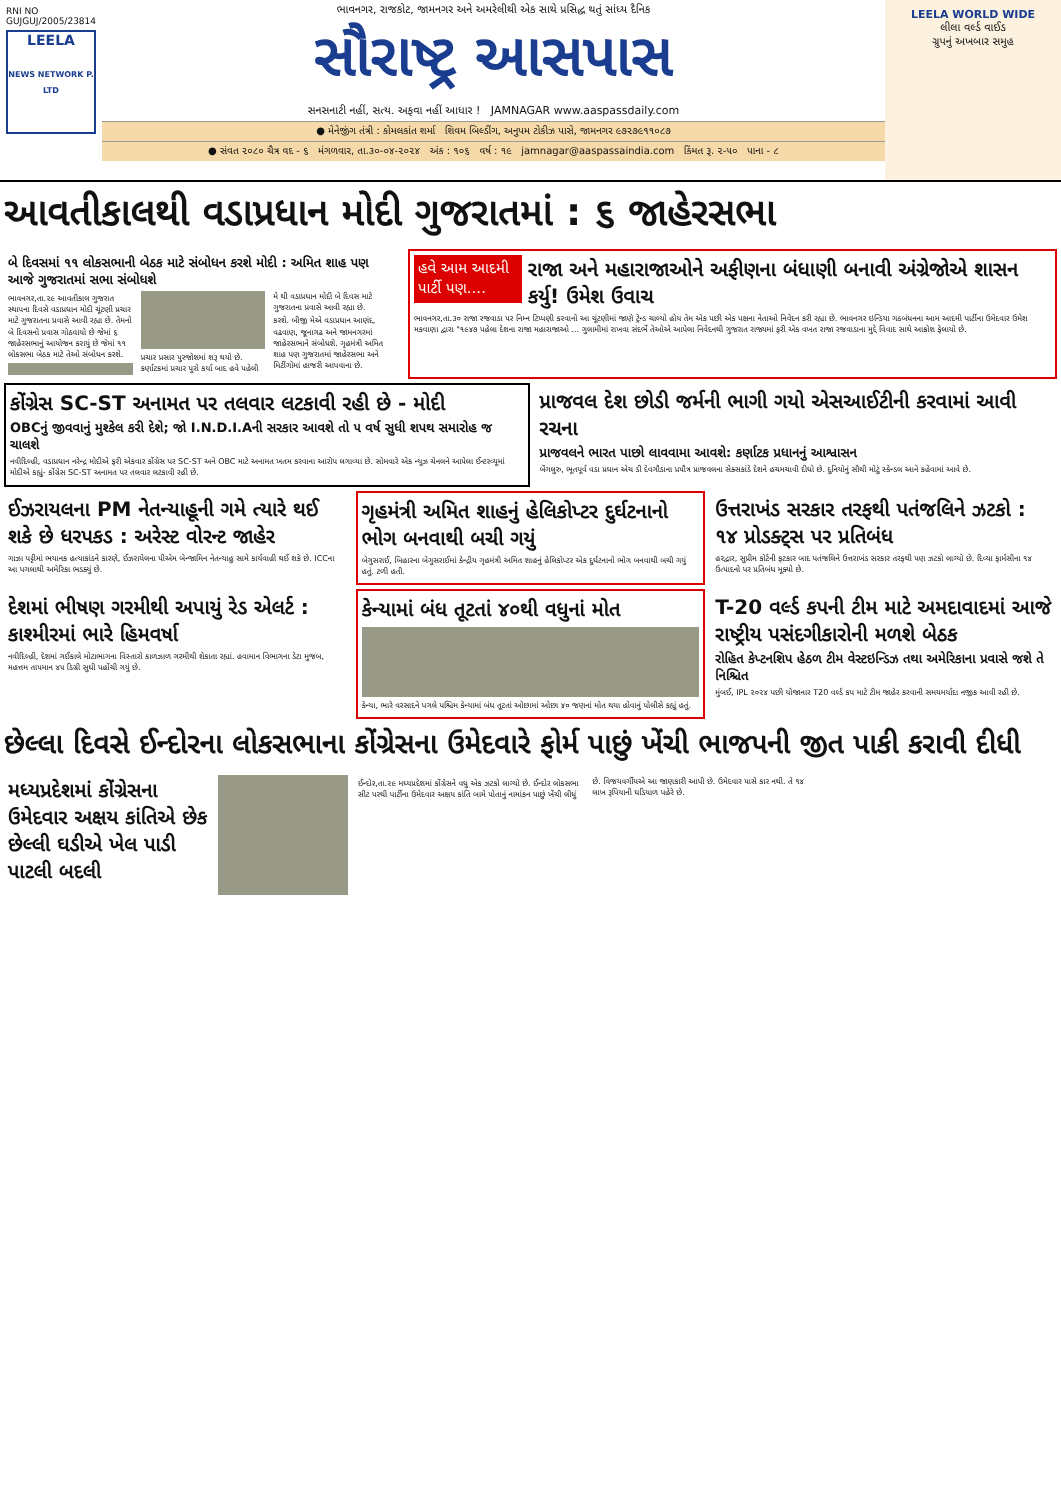RNI NO GUJGUJ/2005/23814
LEELA
NEWS NETWORK P. LTD
ભાવનગર, રાજકોટ, જામનગર અને અમરેલીથી એક સાથે પ્રસિદ્ધ થતું સાંધ્ય દૈનિક
સૌરાષ્ટ્ર આસપાસ
સનસનાટી નહીં, સત્ય. અફવા નહીં આધાર ! JAMNAGAR www.aaspassdaily.com
● મેનેજીંગ તંત્રી : કોમલકાંત શર્મા શિવમ બિલ્ડીંગ, અનુપમ ટોકીઝ પાસે, જામનગર ૯૭૨૭૯૧૧૦૮૭
● સંવત ૨૦૮૦ ચૈત્ર વદ - ૬ મંગળવાર, તા.૩૦-૦૪-૨૦૨૪ અંક : ૧૦૬ વર્ષ : ૧૯ jamnagar@aaspassaindia.com કિંમત રૂ. ૨-૫૦ પાના - ૮
LEELA WORLD WIDE
લીલા વર્લ્ડ વાઈડ
ગ્રુપનું અખબાર સમુહ
આવતીકાલથી વડાપ્રધાન મોદી ગુજરાતમાં : ૬ જાહેરસભા
બે દિવસમાં ૧૧ લોકસભાની બેઠક માટે સંબોધન કરશે મોદી : અમિત શાહ પણ આજે ગુજરાતમાં સભા સંબોધશે
ભાવનગર,તા.૨૯ આવતીકાલ ગુજરાત સ્થાપના દિવસે વડાપ્રધાન મોદી ચૂંટણી પ્રચાર માટે ગુજરાતના પ્રવાસે આવી રહ્યા છે. તેમનો બે દિવસનો પ્રવાસ ગોઠવાયો છે જેમાં ૬ જાહેરસભાનું આયોજન કરાયું છે જેમાં ૧૧ લોકસભા બેઠક માટે તેઓ સંબોધન કરશે.
પ્રચાર પ્રસાર પુરજોશમાં શરૂ થયો છે. કર્ણાટકમાં પ્રચાર પુરો કર્યા બાદ હવે પહેલી મે થી વડાપ્રધાન મોદી બે દિવસ માટે ગુજરાતના પ્રવાસે આવી રહ્યા છે.
કરશે. બીજી મેએ વડાપ્રધાન આણંદ, વઢવાણ, જૂનાગઢ અને જામનગરમાં જાહેરસભાને સંબોધશે. ગૃહમંત્રી અમિત શાહ પણ ગુજરાતમાં જાહેરસભા અને મિટીંગોમાં હાજરી આપવાના છે.
હવે આમ આદમી પાર્ટી પણ....
રાજા અને મહારાજાઓને અફીણના બંધાણી બનાવી અંગ્રેજોએ શાસન કર્યુ! ઉમેશ ઉવાચ
ભાવનગર,તા.૩૦ રાજા રજવાડા પર નિમ્ન ટિપ્પણી કરવાનો આ ચૂંટણીમાં જાણે ટ્રેન્ડ ચાલ્યો હોય તેમ એક પછી એક પક્ષના નેતાઓ નિવેદન કરી રહ્યા છે. ભાવનગર ઇન્ડિયા ગઠબંધનના આમ આદમી પાર્ટીના ઉમેદવાર ઉમેશ મકવાણા દ્વારા "૧૯૪૭ પહેલા દેશના રાજા મહારાજાઓ ... ગુલામીમાં રાખવા સંદર્ભે તેઓએ આપેલા નિવેદનથી ગુજરાત રાજ્યમાં ફરી એક વખત રાજા રજવાડાના મુદ્દે વિવાદ સાથે આક્રોશ ફેલાયો છે.
કોંગ્રેસ SC-ST અનામત પર તલવાર લટકાવી રહી છે - મોદી
OBCનું જીવવાનું મુશ્કેલ કરી દેશે; જો I.N.D.I.Aની સરકાર આવશે તો ૫ વર્ષ સુધી શપથ સમારોહ જ ચાલશે
નવીદિલ્હી, વડાપ્રધાન નરેન્દ્ર મોદીએ ફરી એકવાર કોંગ્રેસ પર SC-ST અને OBC માટે અનામત ખતમ કરવાના આરોપ લગાવ્યા છે. સોમવારે એક ન્યૂઝ ચેનલને આપેલા ઈન્ટરવ્યૂમાં મોદીએ કહ્યું- કોંગ્રેસ SC-ST અનામત પર તલવાર લટકાવી રહી છે.
પ્રાજવલ દેશ છોડી જર્મની ભાગી ગયો એસઆઈટીની કરવામાં આવી રચના
પ્રાજવલને ભારત પાછો લાવવામા આવશે: કર્ણાટક પ્રધાનનું આશ્વાસન
બેંગલુરુ, ભૂતપૂર્વ વડા પ્રધાન એચ ડી દેવગૌડાના પ્રપૌત્ર પ્રાજવલના સેક્સકાંડે દેશને હચમચાવી દીધો છે. દુનિયોનું સૌથી મોટું સ્કેન્ડલ આને કહેવામાં આવે છે.
ઈઝરાયલના PM નેતન્યાહૂની ગમે ત્યારે થઈ શકે છે ધરપકડ : અરેસ્ટ વોરન્ટ જાહેર
ગાઝા પટ્ટીમાં ભયાનક હત્યાકાંડને કારણે, ઈઝરાયેલના પીએમ બેન્જામિન નેતન્યાહુ સામે કાર્યવાહી થઈ શકે છે. ICCના આ પગલાથી અમેરિકા ભડક્યું છે.
ગૃહમંત્રી અમિત શાહનું હેલિકોપ્ટર દુર્ઘટનાનો ભોગ બનવાથી બચી ગયું
બેગુસરાઈ, બિહારના બેગુસરાઈમાં કેન્દ્રીય ગૃહમંત્રી અમિત શાહનું હેલિકોપ્ટર એક દુર્ઘટનાનો ભોગ બનવાથી બચી ગયું હતું. ટળી હતી.
ઉત્તરાખંડ સરકાર તરફથી પતંજલિને ઝટકો : ૧૪ પ્રોડક્ટ્સ પર પ્રતિબંધ
હરદ્વાર, સુપ્રીમ કોર્ટની ફટકાર બાદ પતંજલિને ઉત્તરાખંડ સરકાર તરફથી પણ ઝટકો લાગ્યો છે. દિવ્યા ફાર્મસીના ૧૪ ઉત્પાદનો પર પ્રતિબંધ મૂક્યો છે.
દેશમાં ભીષણ ગરમીથી અપાયું રેડ એલર્ટ : કાશ્મીરમાં ભારે હિમવર્ષા
નવીદિલ્હી, દેશમાં ગઈકાલે મોટાભાગના વિસ્તારો કાળઝાળ ગરમીથી શેકાતા રહ્યાં. હવામાન વિભાગના ડેટા મુજબ, મહત્તમ તાપમાન ૪૫ ડિગ્રી સુધી પહોંચી ગયું છે.
કેન્યામાં બંધ તૂટતાં ૪૦થી વધુનાં મોત
કેન્યા, ભારે વરસાદને પગલે પશ્ચિમ કેન્યામાં બંધ તૂટતાં ઓછામાં ઓછા ૪૦ જણનાં મોત થયા હોવાનું પોલીસે કહ્યું હતું.
T-20 વર્લ્ડ કપની ટીમ માટે અમદાવાદમાં આજે રાષ્ટ્રીય પસંદગીકારોની મળશે બેઠક
રોહિત કેપ્ટનશિપ હેઠળ ટીમ વેસ્ટઇન્ડિઝ તથા અમેરિકાના પ્રવાસે જશે તે નિશ્ચિત
મુંબઈ, IPL ૨૦૨૪ પછી યોજાનાર T20 વર્લ્ડ કપ માટે ટીમ જાહેર કરવાની સમયમર્યાદા નજીક આવી રહી છે.
છેલ્લા દિવસે ઈન્દોરના લોકસભાના કોંગ્રેસના ઉમેદવારે ફોર્મ પાછું ખેંચી ભાજપની જીત પાકી કરાવી દીધી
મધ્યપ્રદેશમાં કોંગ્રેસના ઉમેદવાર અક્ષય કાંતિએ છેક છેલ્લી ઘડીએ ખેલ પાડી પાટલી બદલી
ઈન્દોર,તા.૨૯ મધ્યપ્રદેશમાં કોંગ્રેસને વધુ એક ઝટકો લાગ્યો છે. ઈન્દોર લોકસભા સીટ પરથી પાર્ટીના ઉમેદવાર અક્ષય કાંતિ બામે પોતાનું નામાંકન પાછું ખેંચી લીધું છે. વિજયવર્ગીયએ આ જાણકારી આપી છે. ઉમેદવાર પાસે કાર નથી. તે ૧૪ લાખ રૂપિયાની ઘડિયાળ પહેરે છે.